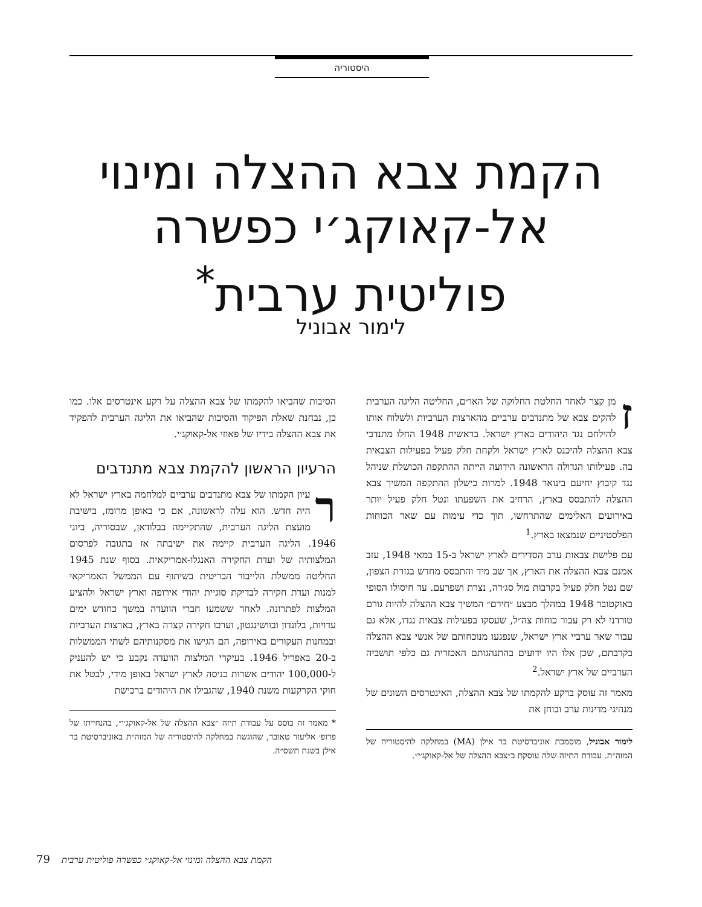היסטוריה
הקמת צבא ההצלה ומינוי
אל-קאוקג׳י כפשרה
פוליטית ערבית<sup>*</sup>
לימור אבוניל
זמן קצר לאחר החלטת החלוקה של האו״ם, החליטה הליגה הערבית להקים צבא של מתנדבים ערביים מהארצות הערביות ולשלוח אותו להילחם נגד היהודים בארץ ישראל. בראשית 1948 החלו מתנדבי צבא ההצלה להיכנס לארץ ישראל ולקחת חלק פעיל בפעילות הצבאית בה. פעילותו הגדולה הראשונה הידועה הייתה ההתקפה הכושלת שניהל נגד קיבוץ יחיעם בינואר 1948. למרות כישלון ההתקפה המשיך צבא ההצלה להתבסס בארץ, הרחיב את השפעתו ונטל חלק פעיל יותר באירועים האלימים שהתרחשו, תוך כדי עימות עם שאר הכוחות הפלסטיניים שנמצאו בארץ.<sup>1</sup>
עם פלישת צבאות ערב הסדירים לארץ ישראל ב-15 במאי 1948, עזב אמנם צבא ההצלה את הארץ, אך שב מיד והתבסס מחדש בגזרת הצפון, שם נטל חלק פעיל בקרבות מול סג׳רה, נצרת ושפרעם. עד חיסולו הסופי באוקטובר 1948 במהלך מבצע ״חירם״ המשיך צבא ההצלה להיות גורם טורדני לא רק עבור כוחות צה״ל, שעסקו בפעילות צבאית נגדו, אלא גם עבור שאר ערביי ארץ ישראל, שנפגעו מנוכחותם של אנשי צבא ההצלה בקרבתם, שכן אלו היו ידועים בהתנהגותם האכזרית גם כלפי תושביה הערביים של ארץ ישראל.<sup>2</sup>
מאמר זה עוסק ברקע להקמתו של צבא ההצלה, האינטרסים השונים של מנהיגי מדינות ערב ובוחן את
לימור אבוניל, מוסמכת אוניברסיטת בר אילן (MA) במחלקה להיסטוריה של המזה״ת. עבודת התיזה שלה עוסקת ב״צבא ההצלה של אל-קאוקג׳י״.
הסיבות שהביאו להקמתו של צבא ההצלה על רקע אינטרסים אלו. כמו כן, נבחנת שאלת הפיקוד והסיבות שהביאו את הליגה הערבית להפקיד את צבא ההצלה בידיו של פאוזי אל-קאוקג׳י.
הרעיון הראשון להקמת צבא מתנדבים
רעיון הקמתו של צבא מתנדבים ערביים למלחמה בארץ ישראל לא היה חדש. הוא עלה לראשונה, אם כי באופן מרומז, בישיבת מועצת הליגה הערבית, שהתקיימה בבלודאן, שבסוריה, ביוני 1946. הליגה הערבית קיימה את ישיבתה אז בתגובה לפרסום המלצותיה של ועדת החקירה האנגלו-אמריקאית. בסוף שנת 1945 החליטה ממשלת הלייבור הבריטית בשיתוף עם הממשל האמריקאי למנות ועדת חקירה לבדיקת סוגיית יהודי אירופה וארץ ישראל ולהציע המלצות לפתרונה. לאחר ששמעו חברי הוועדה במשך כחודש ימים עדויות, בלונדון ובוושינגטון, וערכו חקירה קצרה בארץ, בארצות הערביות ובמחנות העקורים באירופה, הם הגישו את מסקנותיהם לשתי הממשלות ב-20 באפריל 1946. בעיקרי המלצות הוועדה נקבע כי יש להעניק ל-100,000 יהודים אשרות כניסה לארץ ישראל באופן מידי, לבטל את חוקי הקרקעות משנת 1940, שהגבילו את היהודים ברכישת
* מאמר זה בוסס על עבודת תיזה ״צבא ההצלה של אל-קאוקג׳י״, בהנחייתו של פרופ׳ אליעזר טאובר, שהוגשה במחלקה להיסטוריה של המזה״ת באוניברסיטת בר אילן בשנת תשס״ה.
79 הקמת צבא ההצלה ומינוי אל-קאוקג׳י כפשרה פוליטית ערבית